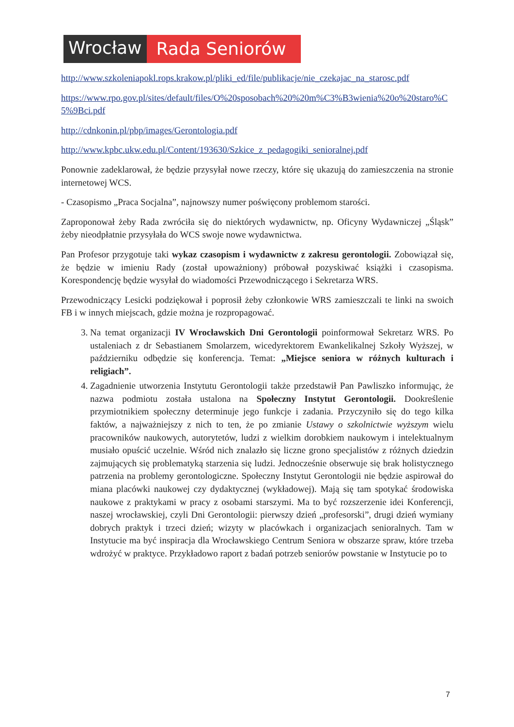Wrocław Rada Seniorów
http://www.szkoleniapokl.rops.krakow.pl/pliki_ed/file/publikacje/nie_czekajac_na_starosc.pdf
https://www.rpo.gov.pl/sites/default/files/O%20sposobach%20%20m%C3%B3wienia%20o%20staro%C5%9Bci.pdf
http://cdnkonin.pl/pbp/images/Gerontologia.pdf
http://www.kpbc.ukw.edu.pl/Content/193630/Szkice_z_pedagogiki_senioralnej.pdf
Ponownie zadeklarował, że będzie przysyłał nowe rzeczy, które się ukazują do zamieszczenia na stronie internetowej WCS.
- Czasopismo „Praca Socjalna”, najnowszy numer poświęcony problemom starości.
Zaproponował żeby Rada zwróciła się do niektórych wydawnictw, np. Oficyny Wydawniczej „Śląsk” żeby nieodpłatnie przysyłała do WCS swoje nowe wydawnictwa.
Pan Profesor przygotuje taki wykaz czasopism i wydawnictw z zakresu gerontologii. Zobowiązał się, że będzie w imieniu Rady (został upoważniony) próbował pozyskiwać książki i czasopisma. Korespondencję będzie wysyłał do wiadomości Przewodniczącego i Sekretarza WRS.
Przewodniczący Lesicki podziękował i poprosił żeby członkowie WRS zamieszczali te linki na swoich FB i w innych miejscach, gdzie można je rozpropagować.
3. Na temat organizacji IV Wrocławskich Dni Gerontologii poinformował Sekretarz WRS. Po ustaleniach z dr Sebastianem Smolarzem, wicedyrektorem Ewankelikalnej Szkoły Wyższej, w październiku odbędzie się konferencja. Temat: „Miejsce seniora w różnych kulturach i religiach”.
4. Zagadnienie utworzenia Instytutu Gerontologii także przedstawił Pan Pawliszko informując, że nazwa podmiotu została ustalona na Społeczny Instytut Gerontologii. Dookreślenie przymiotnikiem społeczny determinuje jego funkcje i zadania. Przyczyniło się do tego kilka faktów, a najważniejszy z nich to ten, że po zmianie Ustawy o szkolnictwie wyższym wielu pracowników naukowych, autorytetów, ludzi z wielkim dorobkiem naukowym i intelektualnym musiało opuścić uczelnie. Wśród nich znalazło się liczne grono specjalistów z różnych dziedzin zajmujących się problematyką starzenia się ludzi. Jednocześnie obserwuje się brak holistycznego patrzenia na problemy gerontologiczne. Społeczny Instytut Gerontologii nie będzie aspirował do miana placówki naukowej czy dydaktycznej (wykładowej). Mają się tam spotykać środowiska naukowe z praktykami w pracy z osobami starszymi. Ma to być rozszerzenie idei Konferencji, naszej wrocławskiej, czyli Dni Gerontologii: pierwszy dzień „profesorski”, drugi dzień wymiany dobrych praktyk i trzeci dzień; wizyty w placówkach i organizacjach senioralnych. Tam w Instytucie ma być inspiracja dla Wrocławskiego Centrum Seniora w obszarze spraw, które trzeba wdrożyć w praktyce. Przykładowo raport z badań potrzeb seniorów powstanie w Instytucie po to
7